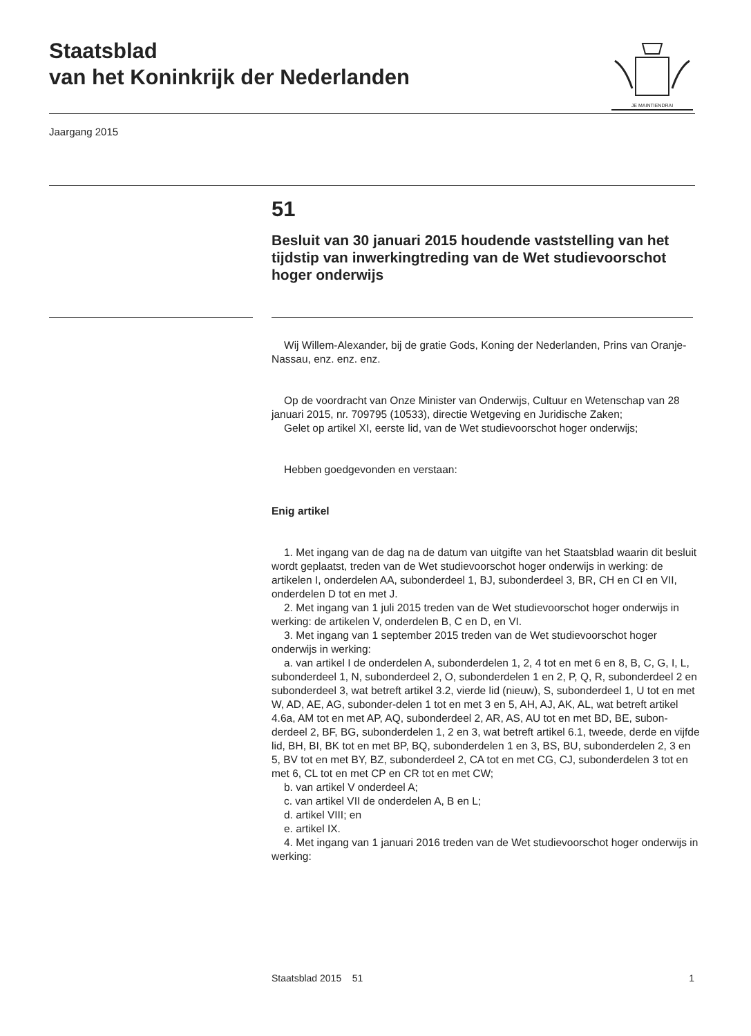Staatsblad
van het Koninkrijk der Nederlanden
JE MAINTIENDRAI
Jaargang 2015
51
Besluit van 30 januari 2015 houdende vaststelling van het tijdstip van inwerkingtreding van de Wet studievoorschot hoger onderwijs
Wij Willem-Alexander, bij de gratie Gods, Koning der Nederlanden, Prins van Oranje-Nassau, enz. enz. enz.
Op de voordracht van Onze Minister van Onderwijs, Cultuur en Wetenschap van 28 januari 2015, nr. 709795 (10533), directie Wetgeving en Juridische Zaken;
Gelet op artikel XI, eerste lid, van de Wet studievoorschot hoger onderwijs;
Hebben goedgevonden en verstaan:
Enig artikel
1. Met ingang van de dag na de datum van uitgifte van het Staatsblad waarin dit besluit wordt geplaatst, treden van de Wet studievoorschot hoger onderwijs in werking: de artikelen I, onderdelen AA, subonderdeel 1, BJ, subonderdeel 3, BR, CH en CI en VII, onderdelen D tot en met J.
2. Met ingang van 1 juli 2015 treden van de Wet studievoorschot hoger onderwijs in werking: de artikelen V, onderdelen B, C en D, en VI.
3. Met ingang van 1 september 2015 treden van de Wet studievoorschot hoger onderwijs in werking:
a. van artikel I de onderdelen A, subonderdelen 1, 2, 4 tot en met 6 en 8, B, C, G, I, L, subonderdeel 1, N, subonderdeel 2, O, subonderdelen 1 en 2, P, Q, R, subonderdeel 2 en subonderdeel 3, wat betreft artikel 3.2, vierde lid (nieuw), S, subonderdeel 1, U tot en met W, AD, AE, AG, subonder-delen 1 tot en met 3 en 5, AH, AJ, AK, AL, wat betreft artikel 4.6a, AM tot en met AP, AQ, subonderdeel 2, AR, AS, AU tot en met BD, BE, subon-derdeel 2, BF, BG, subonderdelen 1, 2 en 3, wat betreft artikel 6.1, tweede, derde en vijfde lid, BH, BI, BK tot en met BP, BQ, subonderdelen 1 en 3, BS, BU, subonderdelen 2, 3 en 5, BV tot en met BY, BZ, subonderdeel 2, CA tot en met CG, CJ, subonderdelen 3 tot en met 6, CL tot en met CP en CR tot en met CW;
b. van artikel V onderdeel A;
c. van artikel VII de onderdelen A, B en L;
d. artikel VIII; en
e. artikel IX.
4. Met ingang van 1 januari 2016 treden van de Wet studievoorschot hoger onderwijs in werking:
Staatsblad 2015 51 1